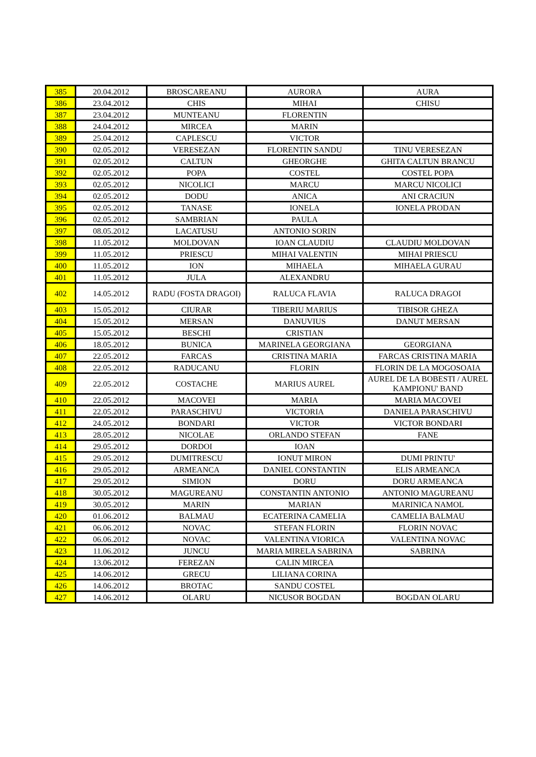| 385 | 20.04.2012 | BROSCAREANU | AURORA | AURA |
| 386 | 23.04.2012 | CHIS | MIHAI | CHISU |
| 387 | 23.04.2012 | MUNTEANU | FLORENTIN | |
| 388 | 24.04.2012 | MIRCEA | MARIN | |
| 389 | 25.04.2012 | CAPLESCU | VICTOR | |
| 390 | 02.05.2012 | VERESEZAN | FLORENTIN SANDU | TINU VERESEZAN |
| 391 | 02.05.2012 | CALTUN | GHEORGHE | GHITA CALTUN BRANCU |
| 392 | 02.05.2012 | POPA | COSTEL | COSTEL POPA |
| 393 | 02.05.2012 | NICOLICI | MARCU | MARCU NICOLICI |
| 394 | 02.05.2012 | DODU | ANICA | ANI CRACIUN |
| 395 | 02.05.2012 | TANASE | IONELA | IONELA PRODAN |
| 396 | 02.05.2012 | SAMBRIAN | PAULA | |
| 397 | 08.05.2012 | LACATUSU | ANTONIO SORIN | |
| 398 | 11.05.2012 | MOLDOVAN | IOAN CLAUDIU | CLAUDIU MOLDOVAN |
| 399 | 11.05.2012 | PRIESCU | MIHAI VALENTIN | MIHAI PRIESCU |
| 400 | 11.05.2012 | ION | MIHAELA | MIHAELA GURAU |
| 401 | 11.05.2012 | JULA | ALEXANDRU | |
| 402 | 14.05.2012 | RADU (FOSTA DRAGOI) | RALUCA FLAVIA | RALUCA DRAGOI |
| 403 | 15.05.2012 | CIURAR | TIBERIU MARIUS | TIBISOR GHEZA |
| 404 | 15.05.2012 | MERSAN | DANUVIUS | DANUT MERSAN |
| 405 | 15.05.2012 | BESCHI | CRISTIAN | |
| 406 | 18.05.2012 | BUNICA | MARINELA GEORGIANA | GEORGIANA |
| 407 | 22.05.2012 | FARCAS | CRISTINA MARIA | FARCAS CRISTINA MARIA |
| 408 | 22.05.2012 | RADUCANU | FLORIN | FLORIN DE LA MOGOSOAIA |
| 409 | 22.05.2012 | COSTACHE | MARIUS AUREL | AUREL DE LA BOBESTI / AUREL KAMPIONU' BAND |
| 410 | 22.05.2012 | MACOVEI | MARIA | MARIA MACOVEI |
| 411 | 22.05.2012 | PARASCHIVU | VICTORIA | DANIELA PARASCHIVU |
| 412 | 24.05.2012 | BONDARI | VICTOR | VICTOR BONDARI |
| 413 | 28.05.2012 | NICOLAE | ORLANDO STEFAN | FANE |
| 414 | 29.05.2012 | DORDOI | IOAN | |
| 415 | 29.05.2012 | DUMITRESCU | IONUT MIRON | DUMI PRINTU' |
| 416 | 29.05.2012 | ARMEANCA | DANIEL CONSTANTIN | ELIS ARMEANCA |
| 417 | 29.05.2012 | SIMION | DORU | DORU ARMEANCA |
| 418 | 30.05.2012 | MAGUREANU | CONSTANTIN ANTONIO | ANTONIO MAGUREANU |
| 419 | 30.05.2012 | MARIN | MARIAN | MARINICA NAMOL |
| 420 | 01.06.2012 | BALMAU | ECATERINA CAMELIA | CAMELIA BALMAU |
| 421 | 06.06.2012 | NOVAC | STEFAN FLORIN | FLORIN NOVAC |
| 422 | 06.06.2012 | NOVAC | VALENTINA VIORICA | VALENTINA NOVAC |
| 423 | 11.06.2012 | JUNCU | MARIA MIRELA SABRINA | SABRINA |
| 424 | 13.06.2012 | FEREZAN | CALIN MIRCEA | |
| 425 | 14.06.2012 | GRECU | LILIANA CORINA | |
| 426 | 14.06.2012 | BROTAC | SANDU COSTEL | |
| 427 | 14.06.2012 | OLARU | NICUSOR BOGDAN | BOGDAN OLARU |